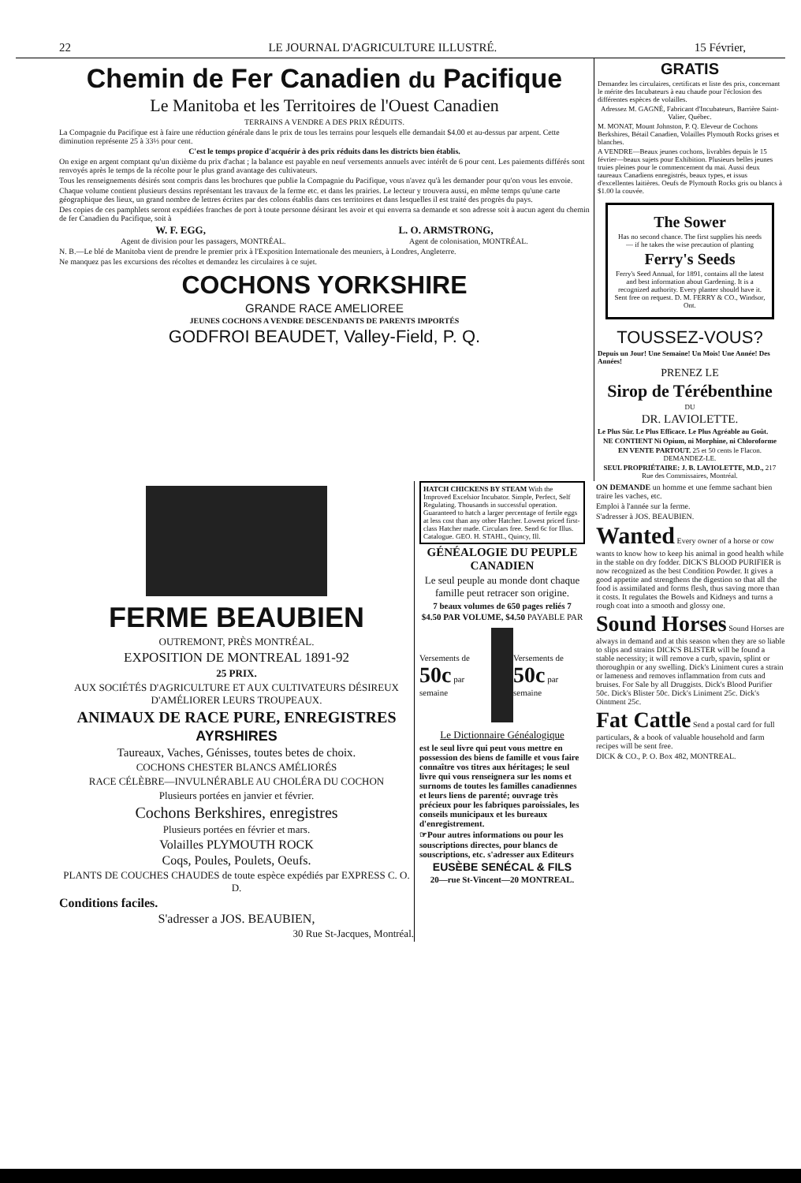22 LE JOURNAL D'AGRICULTURE ILLUSTRÉ. 15 Février,
Chemin de Fer Canadien du Pacifique
Le Manitoba et les Territoires de l'Ouest Canadien
TERRAINS A VENDRE A DES PRIX RÉDUITS.
La Compagnie du Pacifique est à faire une réduction générale dans le prix de tous les terrains pour lesquels elle demandait $4.00 et au-dessus par arpent. Cette diminution représente 25 à 33⅓ pour cent.
C'est le temps propice d'acquérir à des prix réduits dans les districts bien établis.
On exige en argent comptant qu'un dixième du prix d'achat ; la balance est payable en neuf versements annuels avec intérêt de 6 pour cent. Les paiements différés sont renvoyés après le temps de la récolte pour le plus grand avantage des cultivateurs.
Tous les renseignements désirés sont compris dans les brochures que publie la Compagnie du Pacifique, vous n'avez qu'à les demander pour qu'on vous les envoie.
Chaque volume contient plusieurs dessins représentant les travaux de la ferme etc. et dans les prairies. Le lecteur y trouvera aussi, en même temps qu'une carte géographique des lieux, un grand nombre de lettres écrites par des colons établis dans ces territoires et dans lesquelles il est traité des progrès du pays.
Des copies de ces pamphlets seront expédiées franches de port à toute personne désirant les avoir et qui enverra sa demande et son adresse soit à aucun agent du chemin de fer Canadien du Pacifique, soit à
W. F. EGG, L. O. ARMSTRONG,
Agent de division pour les passagers, MONTRÉAL. Agent de colonisation, MONTRÉAL.
N. B.—Le blé de Manitoba vient de prendre le premier prix à l'Exposition Internationale des meuniers, à Londres, Angleterre.
Ne manquez pas les excursions des récoltes et demandez les circulaires à ce sujet.
COCHONS YORKSHIRE
GRANDE RACE AMELIOREE
JEUNES COCHONS A VENDRE DESCENDANTS DE PARENTS IMPORTÉS
GODFROI BEAUDET, Valley-Field, P. Q.
GRATIS
Demandez les circulaires, certificats et liste des prix, concernant le mérite des Incubateurs à eau chaude pour l'éclosion des différentes espèces de volailles.
Adressez M. GAGNÉ, Fabricant d'Incubateurs, Barrière Saint-Valier, Québec.
M. MONAT, Mount Johnston, P. Q. Eleveur de Cochons Berkshires, Bétail Canadien, Volailles Plymouth Rocks grises et blanches.
A VENDRE—Beaux jeunes cochons, livrables depuis le 15 février—beaux sujets pour Exhibition. Plusieurs belles jeunes truies pleines pour le commencement du mai. Aussi deux taureaux Canadiens enregistrés, beaux types, et issus d'excellentes laitières. Oeufs de Plymouth Rocks gris ou blancs à $1.00 la couvée.
The Sower
Has no second chance. The first supplies his needs — if he takes the wise precaution of planting
Ferry's Seeds
Ferry's Seed Annual, for 1891, contains all the latest and best information about Gardening. It is a recognized authority. Every planter should have it. Sent free on request. D. M. FERRY & CO., Windsor, Ont.
TOUSSEZ-VOUS?
Depuis un Jour! Une Semaine! Un Mois! Une Année! Des Années!
PRENEZ LE
Sirop de Térébenthine
DU
DR. LAVIOLETTE.
Le Plus Sûr. Le Plus Efficace. Le Plus Agréable au Goût.
NE CONTIENT Ni Opium, ni Morphine, ni Chloroforme
EN VENTE PARTOUT. 25 et 50 cents le Flacon. DEMANDEZ-LE.
SEUL PROPRIÉTAIRE: J. B. LAVIOLETTE, M.D., 217 Rue des Commissaires, Montréal.
FERME BEAUBIEN
OUTREMONT, PRÈS MONTRÉAL.
EXPOSITION DE MONTREAL 1891-92
25 PRIX.
AUX SOCIÉTÉS D'AGRICULTURE ET AUX CULTIVATEURS DÉSIREUX D'AMÉLIORER LEURS TROUPEAUX.
ANIMAUX DE RACE PURE, ENREGISTRES
AYRSHIRES
Taureaux, Vaches, Génisses, toutes betes de choix.
COCHONS CHESTER BLANCS AMÉLIORÉS
RACE CÉLÈBRE—INVULNÉRABLE AU CHOLÉRA DU COCHON
Plusieurs portées en janvier et février.
Cochons Berkshires, enregistres
Plusieurs portées en février et mars.
Volailles PLYMOUTH ROCK
Coqs, Poules, Poulets, Oeufs.
PLANTS DE COUCHES CHAUDES de toute espèce expédiés par EXPRESS C. O. D.
Conditions faciles.
S'adresser a JOS. BEAUBIEN,
30 Rue St-Jacques, Montréal.
HATCH CHICKENS BY STEAM With the Improved Excelsior Incubator. Simple, Perfect, Self Regulating. Thousands in successful operation. Guaranteed to hatch a larger percentage of fertile eggs at less cost than any other Hatcher. Lowest priced first-class Hatcher made. Circulars free. Send 6c for Illus. Catalogue. GEO. H. STAHL, Quincy, Ill.
GÉNÉALOGIE DU PEUPLE CANADIEN
Le seul peuple au monde dont chaque famille peut retracer son origine.
7 beaux volumes de 650 pages reliés 7
$4.50 PAR VOLUME, $4.50 PAYABLE PAR
Versements de 50c par semaine Versements de 50c par semaine
Le Dictionnaire Généalogique
est le seul livre qui peut vous mettre en possession des biens de famille et vous faire connaître vos titres aux héritages; le seul livre qui vous renseignera sur les noms et surnoms de toutes les familles canadiennes et leurs liens de parenté; ouvrage très précieux pour les fabriques paroissiales, les conseils municipaux et les bureaux d'enregistrement.
☞Pour autres informations ou pour les souscriptions directes, pour blancs de souscriptions, etc. s'adresser aux Editeurs
EUSÈBE SENÉCAL & FILS
20—rue St-Vincent—20 MONTREAL.
ON DEMANDE un homme et une femme sachant bien traire les vaches, etc.
Emploi à l'année sur la ferme.
S'adresser à JOS. BEAUBIEN.
Wanted Every owner of a horse or cow wants to know how to keep his animal in good health while in the stable on dry fodder. DICK'S BLOOD PURIFIER is now recognized as the best Condition Powder. It gives a good appetite and strengthens the digestion so that all the food is assimilated and forms flesh, thus saving more than it costs. It regulates the Bowels and Kidneys and turns a rough coat into a smooth and glossy one.
Sound Horses Sound Horses are always in demand and at this season when they are so liable to slips and strains DICK'S BLISTER will be found a stable necessity; it will remove a curb, spavin, splint or thoroughpin or any swelling. Dick's Liniment cures a strain or lameness and removes inflammation from cuts and bruises. For Sale by all Druggists. Dick's Blood Purifier 50c. Dick's Blister 50c. Dick's Liniment 25c. Dick's Ointment 25c.
Fat Cattle Send a postal card for full particulars, & a book of valuable household and farm recipes will be sent free.
DICK & CO., P. O. Box 482, MONTREAL.